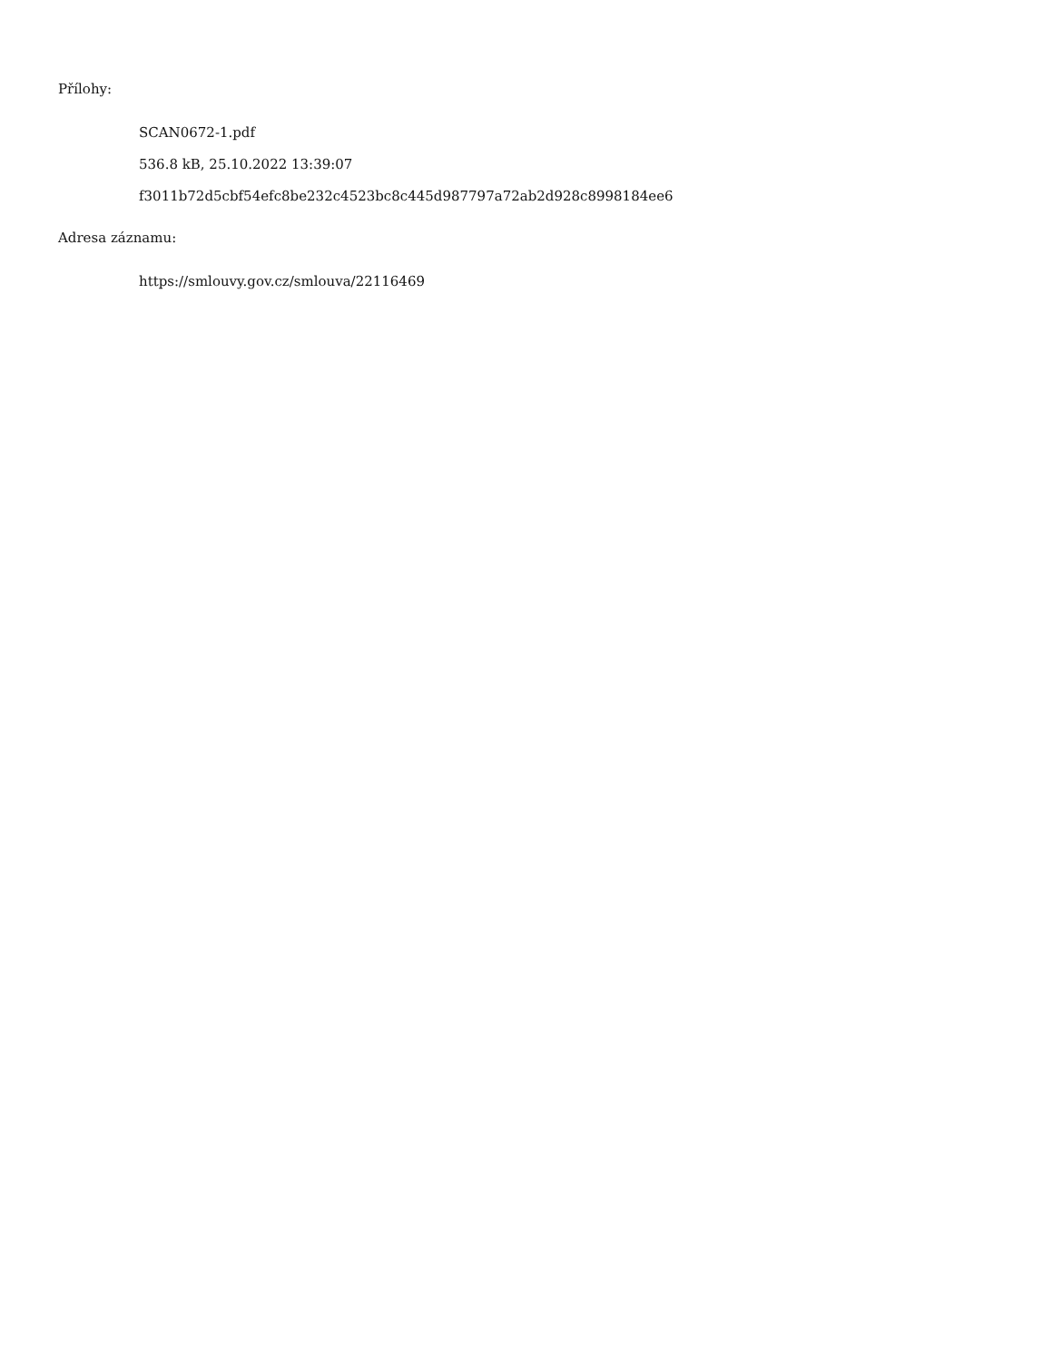Přílohy:
SCAN0672-1.pdf
536.8 kB, 25.10.2022 13:39:07
f3011b72d5cbf54efc8be232c4523bc8c445d987797a72ab2d928c8998184ee6
Adresa záznamu:
https://smlouvy.gov.cz/smlouva/22116469